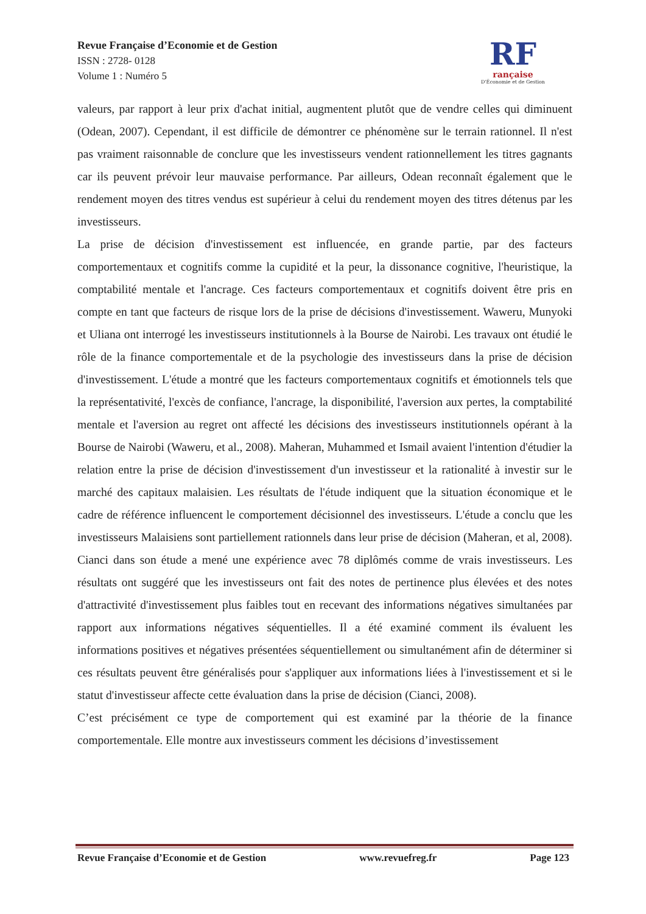Revue Française d’Economie et de Gestion
ISSN : 2728- 0128
Volume 1 : Numéro 5
RF
rançaise
D'Économie et de Gestion
valeurs, par rapport à leur prix d'achat initial, augmentent plutôt que de vendre celles qui diminuent (Odean, 2007). Cependant, il est difficile de démontrer ce phénomène sur le terrain rationnel. Il n'est pas vraiment raisonnable de conclure que les investisseurs vendent rationnellement les titres gagnants car ils peuvent prévoir leur mauvaise performance. Par ailleurs, Odean reconnaît également que le rendement moyen des titres vendus est supérieur à celui du rendement moyen des titres détenus par les investisseurs.
La prise de décision d'investissement est influencée, en grande partie, par des facteurs comportementaux et cognitifs comme la cupidité et la peur, la dissonance cognitive, l'heuristique, la comptabilité mentale et l'ancrage. Ces facteurs comportementaux et cognitifs doivent être pris en compte en tant que facteurs de risque lors de la prise de décisions d'investissement. Waweru, Munyoki et Uliana ont interrogé les investisseurs institutionnels à la Bourse de Nairobi. Les travaux ont étudié le rôle de la finance comportementale et de la psychologie des investisseurs dans la prise de décision d'investissement. L'étude a montré que les facteurs comportementaux cognitifs et émotionnels tels que la représentativité, l'excès de confiance, l'ancrage, la disponibilité, l'aversion aux pertes, la comptabilité mentale et l'aversion au regret ont affecté les décisions des investisseurs institutionnels opérant à la Bourse de Nairobi (Waweru, et al., 2008). Maheran, Muhammed et Ismail avaient l'intention d'étudier la relation entre la prise de décision d'investissement d'un investisseur et la rationalité à investir sur le marché des capitaux malaisien. Les résultats de l'étude indiquent que la situation économique et le cadre de référence influencent le comportement décisionnel des investisseurs. L'étude a conclu que les investisseurs Malaisiens sont partiellement rationnels dans leur prise de décision (Maheran, et al, 2008). Cianci dans son étude a mené une expérience avec 78 diplômés comme de vrais investisseurs. Les résultats ont suggéré que les investisseurs ont fait des notes de pertinence plus élevées et des notes d'attractivité d'investissement plus faibles tout en recevant des informations négatives simultanées par rapport aux informations négatives séquentielles. Il a été examiné comment ils évaluent les informations positives et négatives présentées séquentiellement ou simultanément afin de déterminer si ces résultats peuvent être généralisés pour s'appliquer aux informations liées à l'investissement et si le statut d'investisseur affecte cette évaluation dans la prise de décision (Cianci, 2008).
C’est précisément ce type de comportement qui est examiné par la théorie de la finance comportementale. Elle montre aux investisseurs comment les décisions d’investissement
Revue Française d’Economie et de Gestion www.revuefreg.fr Page 123